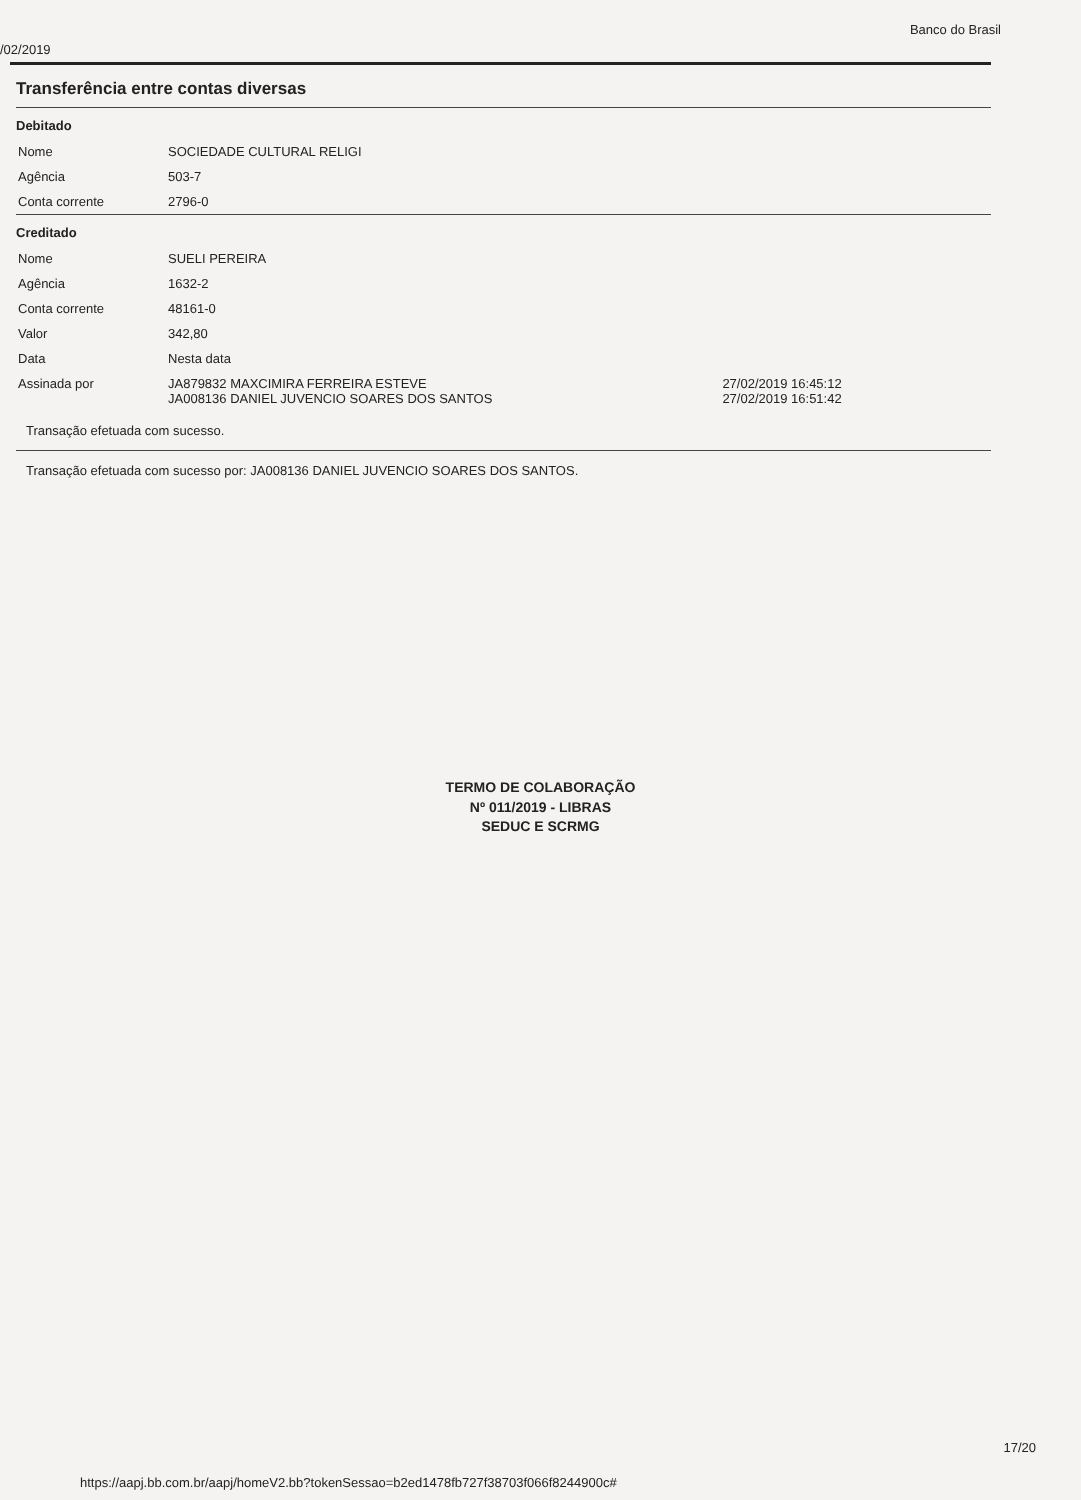/02/2019 Banco do Brasil
Transferência entre contas diversas
Debitado
| Nome | SOCIEDADE CULTURAL RELIGI |
| Agência | 503-7 |
| Conta corrente | 2796-0 |
Creditado
| Nome | SUELI PEREIRA | |
| Agência | 1632-2 | |
| Conta corrente | 48161-0 | |
| Valor | 342,80 | |
| Data | Nesta data | |
| Assinada por | JA879832 MAXCIMIRA FERREIRA ESTEVE JA008136 DANIEL JUVENCIO SOARES DOS SANTOS | 27/02/2019 16:45:12 27/02/2019 16:51:42 |
Transação efetuada com sucesso.
Transação efetuada com sucesso por: JA008136 DANIEL JUVENCIO SOARES DOS SANTOS.
TERMO DE COLABORAÇÃO
Nº 011/2019 - LIBRAS
SEDUC E SCRMG
17/20
https://aapj.bb.com.br/aapj/homeV2.bb?tokenSessao=b2ed1478fb727f38703f066f8244900c#